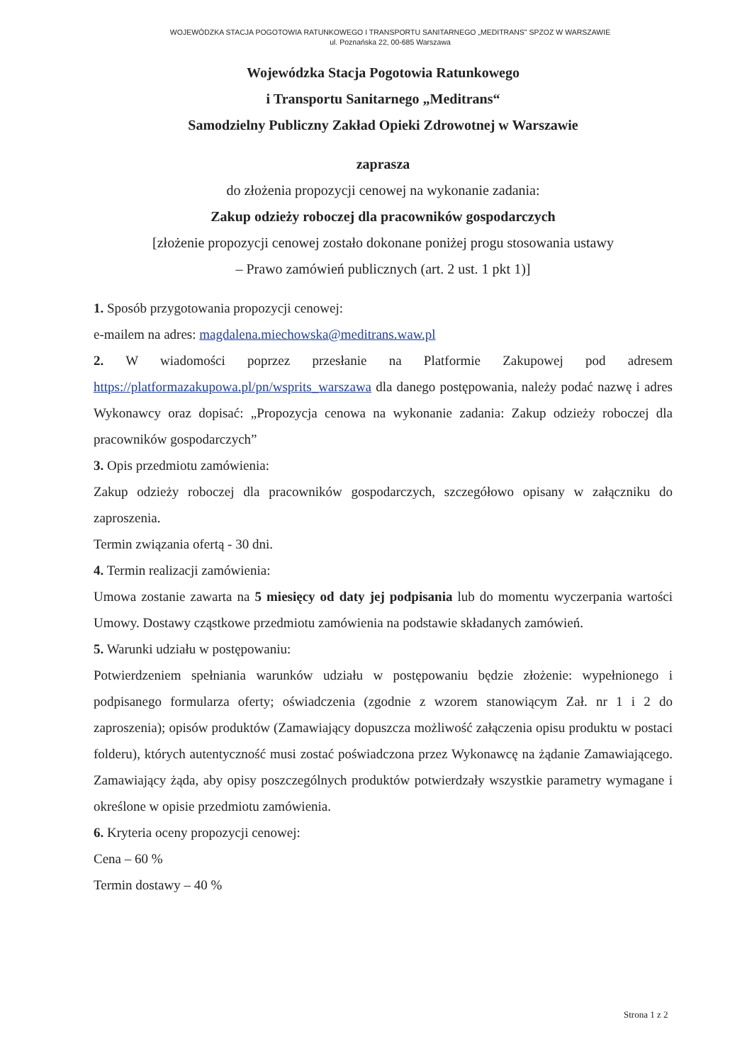WOJEWÓDZKA STACJA POGOTOWIA RATUNKOWEGO I TRANSPORTU SANITARNEGO „MEDITRANS" SPZOZ W WARSZAWIE
ul. Poznańska 22, 00-685 Warszawa
Wojewódzka Stacja Pogotowia Ratunkowego
i Transportu Sanitarnego „Meditrans“
Samodzielny Publiczny Zakład Opieki Zdrowotnej w Warszawie
zaprasza
do złożenia propozycji cenowej na wykonanie zadania:
Zakup odzieży roboczej dla pracowników gospodarczych
[złożenie propozycji cenowej zostało dokonane poniżej progu stosowania ustawy
– Prawo zamówień publicznych (art. 2 ust. 1 pkt 1)]
1. Sposób przygotowania propozycji cenowej:
e-mailem na adres: magdalena.miechowska@meditrans.waw.pl
2. W wiadomości poprzez przesłanie na Platformie Zakupowej pod adresem https://platformazakupowa.pl/pn/wsprits_warszawa dla danego postępowania, należy podać nazwę i adres Wykonawcy oraz dopisać: „Propozycja cenowa na wykonanie zadania: Zakup odzieży roboczej dla pracowników gospodarczych”
3. Opis przedmiotu zamówienia:
Zakup odzieży roboczej dla pracowników gospodarczych, szczegółowo opisany w załączniku do zaproszenia.
Termin związania ofertą - 30 dni.
4. Termin realizacji zamówienia:
Umowa zostanie zawarta na 5 miesięcy od daty jej podpisania lub do momentu wyczerpania wartości Umowy. Dostawy cząstkowe przedmiotu zamówienia na podstawie składanych zamówień.
5. Warunki udziału w postępowaniu:
Potwierdzeniem spełniania warunków udziału w postępowaniu będzie złożenie: wypełnionego i podpisanego formularza oferty; oświadczenia (zgodnie z wzorem stanowiącym Zał. nr 1 i 2 do zaproszenia); opisów produktów (Zamawiający dopuszcza możliwość załączenia opisu produktu w postaci folderu), których autentyczność musi zostać poświadczona przez Wykonawcę na żądanie Zamawiającego. Zamawiający żąda, aby opisy poszczególnych produktów potwierdzały wszystkie parametry wymagane i określone w opisie przedmiotu zamówienia.
6. Kryteria oceny propozycji cenowej:
Cena – 60 %
Termin dostawy – 40 %
Strona 1 z 2